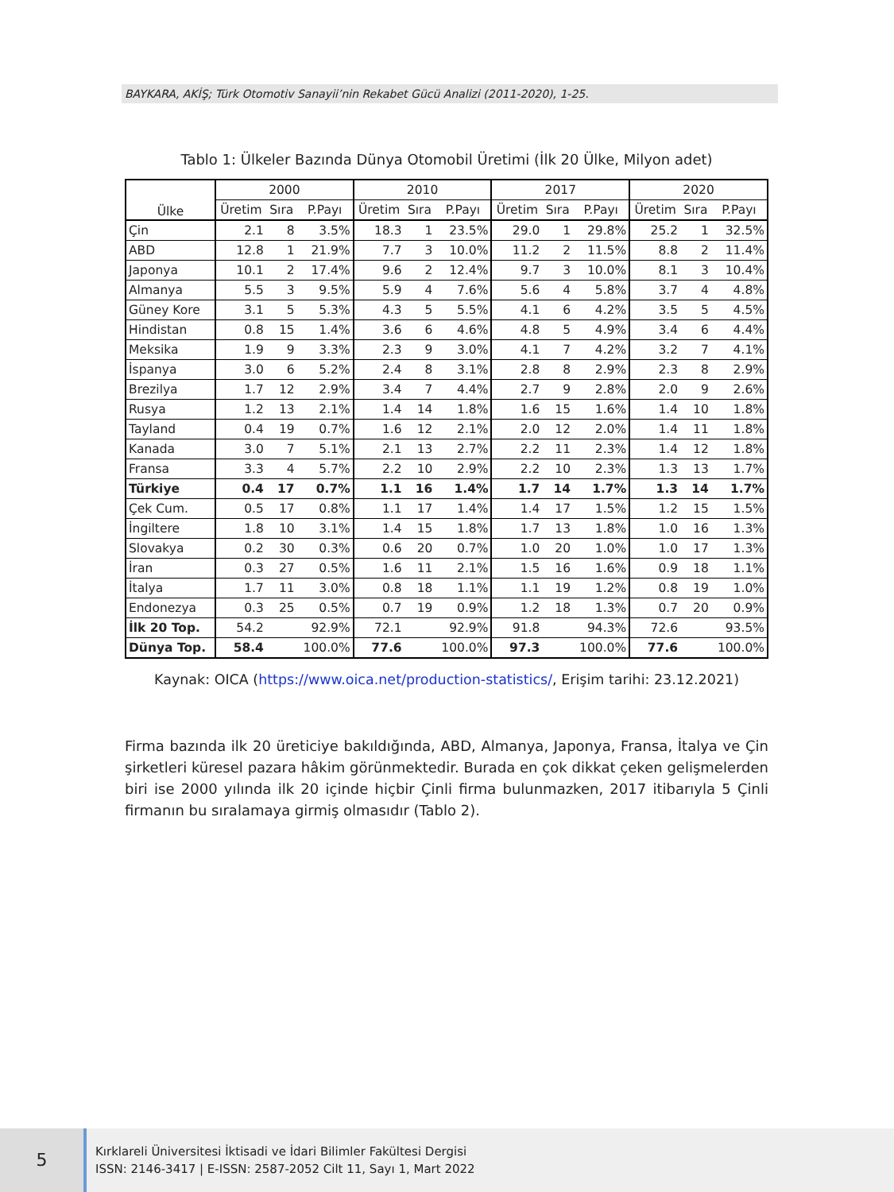BAYKARA, AKİŞ; Türk Otomotiv Sanayii’nin Rekabet Gücü Analizi (2011-2020), 1-25.
Tablo 1: Ülkeler Bazında Dünya Otomobil Üretimi (İlk 20 Ülke, Milyon adet)
| Ülke | 2000 | | | 2010 | | | 2017 | | | 2020 | | |
| --- | --- | --- | --- | --- | --- | --- | --- | --- | --- | --- | --- | --- |
| | Üretim | Sıra | P.Payı | Üretim | Sıra | P.Payı | Üretim | Sıra | P.Payı | Üretim | Sıra | P.Payı |
| Çin | 2.1 | 8 | 3.5% | 18.3 | 1 | 23.5% | 29.0 | 1 | 29.8% | 25.2 | 1 | 32.5% |
| ABD | 12.8 | 1 | 21.9% | 7.7 | 3 | 10.0% | 11.2 | 2 | 11.5% | 8.8 | 2 | 11.4% |
| Japonya | 10.1 | 2 | 17.4% | 9.6 | 2 | 12.4% | 9.7 | 3 | 10.0% | 8.1 | 3 | 10.4% |
| Almanya | 5.5 | 3 | 9.5% | 5.9 | 4 | 7.6% | 5.6 | 4 | 5.8% | 3.7 | 4 | 4.8% |
| Güney Kore | 3.1 | 5 | 5.3% | 4.3 | 5 | 5.5% | 4.1 | 6 | 4.2% | 3.5 | 5 | 4.5% |
| Hindistan | 0.8 | 15 | 1.4% | 3.6 | 6 | 4.6% | 4.8 | 5 | 4.9% | 3.4 | 6 | 4.4% |
| Meksika | 1.9 | 9 | 3.3% | 2.3 | 9 | 3.0% | 4.1 | 7 | 4.2% | 3.2 | 7 | 4.1% |
| İspanya | 3.0 | 6 | 5.2% | 2.4 | 8 | 3.1% | 2.8 | 8 | 2.9% | 2.3 | 8 | 2.9% |
| Brezilya | 1.7 | 12 | 2.9% | 3.4 | 7 | 4.4% | 2.7 | 9 | 2.8% | 2.0 | 9 | 2.6% |
| Rusya | 1.2 | 13 | 2.1% | 1.4 | 14 | 1.8% | 1.6 | 15 | 1.6% | 1.4 | 10 | 1.8% |
| Tayland | 0.4 | 19 | 0.7% | 1.6 | 12 | 2.1% | 2.0 | 12 | 2.0% | 1.4 | 11 | 1.8% |
| Kanada | 3.0 | 7 | 5.1% | 2.1 | 13 | 2.7% | 2.2 | 11 | 2.3% | 1.4 | 12 | 1.8% |
| Fransa | 3.3 | 4 | 5.7% | 2.2 | 10 | 2.9% | 2.2 | 10 | 2.3% | 1.3 | 13 | 1.7% |
| Türkiye | 0.4 | 17 | 0.7% | 1.1 | 16 | 1.4% | 1.7 | 14 | 1.7% | 1.3 | 14 | 1.7% |
| Çek Cum. | 0.5 | 17 | 0.8% | 1.1 | 17 | 1.4% | 1.4 | 17 | 1.5% | 1.2 | 15 | 1.5% |
| İngiltere | 1.8 | 10 | 3.1% | 1.4 | 15 | 1.8% | 1.7 | 13 | 1.8% | 1.0 | 16 | 1.3% |
| Slovakya | 0.2 | 30 | 0.3% | 0.6 | 20 | 0.7% | 1.0 | 20 | 1.0% | 1.0 | 17 | 1.3% |
| İran | 0.3 | 27 | 0.5% | 1.6 | 11 | 2.1% | 1.5 | 16 | 1.6% | 0.9 | 18 | 1.1% |
| İtalya | 1.7 | 11 | 3.0% | 0.8 | 18 | 1.1% | 1.1 | 19 | 1.2% | 0.8 | 19 | 1.0% |
| Endonezya | 0.3 | 25 | 0.5% | 0.7 | 19 | 0.9% | 1.2 | 18 | 1.3% | 0.7 | 20 | 0.9% |
| İlk 20 Top. | 54.2 | | 92.9% | 72.1 | | 92.9% | 91.8 | | 94.3% | 72.6 | | 93.5% |
| Dünya Top. | 58.4 | | 100.0% | 77.6 | | 100.0% | 97.3 | | 100.0% | 77.6 | | 100.0% |
Kaynak: OICA (https://www.oica.net/production-statistics/, Erişim tarihi: 23.12.2021)
Firma bazında ilk 20 üreticiye bakıldığında, ABD, Almanya, Japonya, Fransa, İtalya ve Çin şirketleri küresel pazara hâkim görünmektedir. Burada en çok dikkat çeken gelişmelerden biri ise 2000 yılında ilk 20 içinde hiçbir Çinli firma bulunmazken, 2017 itibarıyla 5 Çinli firmanın bu sıralamaya girmiş olmasıdır (Tablo 2).
5
Kırklareli Üniversitesi İktisadi ve İdari Bilimler Fakültesi Dergisi
ISSN: 2146-3417 | E-ISSN: 2587-2052 Cilt 11, Sayı 1, Mart 2022